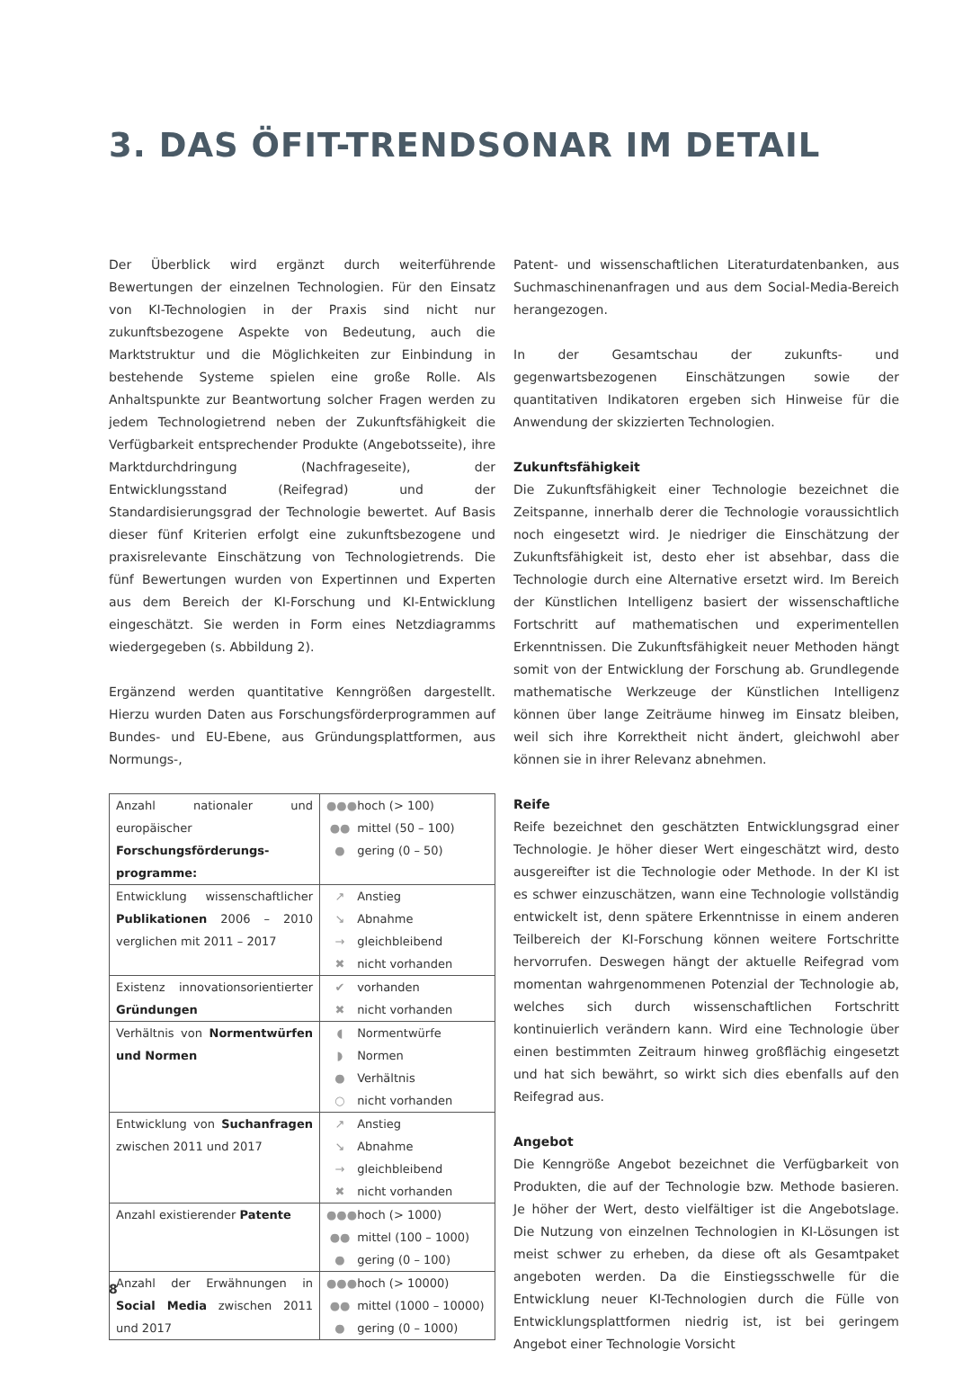3. DAS ÖFIT-TRENDSONAR IM DETAIL
Der Überblick wird ergänzt durch weiterführende Bewertungen der einzelnen Technologien. Für den Einsatz von KI-Technologien in der Praxis sind nicht nur zukunftsbezogene Aspekte von Bedeutung, auch die Marktstruktur und die Möglichkeiten zur Einbindung in bestehende Systeme spielen eine große Rolle. Als Anhaltspunkte zur Beantwortung solcher Fragen werden zu jedem Technologietrend neben der Zukunftsfähigkeit die Verfügbarkeit entsprechender Produkte (Angebotsseite), ihre Marktdurchdringung (Nachfrageseite), der Entwicklungsstand (Reifegrad) und der Standardisierungsgrad der Technologie bewertet. Auf Basis dieser fünf Kriterien erfolgt eine zukunftsbezogene und praxisrelevante Einschätzung von Technologietrends. Die fünf Bewertungen wurden von Expertinnen und Experten aus dem Bereich der KI-Forschung und KI-Entwicklung eingeschätzt. Sie werden in Form eines Netzdiagramms wiedergegeben (s. Abbildung 2).
Ergänzend werden quantitative Kenngrößen dargestellt. Hierzu wurden Daten aus Forschungsförderprogrammen auf Bundes- und EU-Ebene, aus Gründungsplattformen, aus Normungs-,
| Anzahl nationaler und europäischer Forschungsförderungs-programme: | ●●● hoch (> 100) ●● mittel (50 – 100) ● gering (0 – 50) |
| Entwicklung wissenschaftlicher Publikationen 2006 – 2010 verglichen mit 2011 – 2017 | ↗ Anstieg ↘ Abnahme → gleichbleibend ✖ nicht vorhanden |
| Existenz innovationsorientierter Gründungen | ✔ vorhanden ✖ nicht vorhanden |
| Verhältnis von Normentwürfen und Normen | ◖ Normentwürfe ◗ Normen ● Verhältnis ○ nicht vorhanden |
| Entwicklung von Suchanfragen zwischen 2011 und 2017 | ↗ Anstieg ↘ Abnahme → gleichbleibend ✖ nicht vorhanden |
| Anzahl existierender Patente | ●●● hoch (> 1000) ●● mittel (100 – 1000) ● gering (0 – 100) |
| Anzahl der Erwähnungen in Social Media zwischen 2011 und 2017 | ●●● hoch (> 10000) ●● mittel (1000 – 10000) ● gering (0 – 1000) |
Patent- und wissenschaftlichen Literaturdatenbanken, aus Suchmaschinenanfragen und aus dem Social-Media-Bereich herangezogen.
In der Gesamtschau der zukunfts- und gegenwartsbezogenen Einschätzungen sowie der quantitativen Indikatoren ergeben sich Hinweise für die Anwendung der skizzierten Technologien.
Zukunftsfähigkeit
Die Zukunftsfähigkeit einer Technologie bezeichnet die Zeitspanne, innerhalb derer die Technologie voraussichtlich noch eingesetzt wird. Je niedriger die Einschätzung der Zukunftsfähigkeit ist, desto eher ist absehbar, dass die Technologie durch eine Alternative ersetzt wird. Im Bereich der Künstlichen Intelligenz basiert der wissenschaftliche Fortschritt auf mathematischen und experimentellen Erkenntnissen. Die Zukunftsfähigkeit neuer Methoden hängt somit von der Entwicklung der Forschung ab. Grundlegende mathematische Werkzeuge der Künstlichen Intelligenz können über lange Zeiträume hinweg im Einsatz bleiben, weil sich ihre Korrektheit nicht ändert, gleichwohl aber können sie in ihrer Relevanz abnehmen.
Reife
Reife bezeichnet den geschätzten Entwicklungsgrad einer Technologie. Je höher dieser Wert eingeschätzt wird, desto ausgereifter ist die Technologie oder Methode. In der KI ist es schwer einzuschätzen, wann eine Technologie vollständig entwickelt ist, denn spätere Erkenntnisse in einem anderen Teilbereich der KI-Forschung können weitere Fortschritte hervorrufen. Deswegen hängt der aktuelle Reifegrad vom momentan wahrgenommenen Potenzial der Technologie ab, welches sich durch wissenschaftlichen Fortschritt kontinuierlich verändern kann. Wird eine Technologie über einen bestimmten Zeitraum hinweg großflächig eingesetzt und hat sich bewährt, so wirkt sich dies ebenfalls auf den Reifegrad aus.
Angebot
Die Kenngröße Angebot bezeichnet die Verfügbarkeit von Produkten, die auf der Technologie bzw. Methode basieren. Je höher der Wert, desto vielfältiger ist die Angebotslage. Die Nutzung von einzelnen Technologien in KI-Lösungen ist meist schwer zu erheben, da diese oft als Gesamtpaket angeboten werden. Da die Einstiegsschwelle für die Entwicklung neuer KI-Technologien durch die Fülle von Entwicklungsplattformen niedrig ist, ist bei geringem Angebot einer Technologie Vorsicht
8